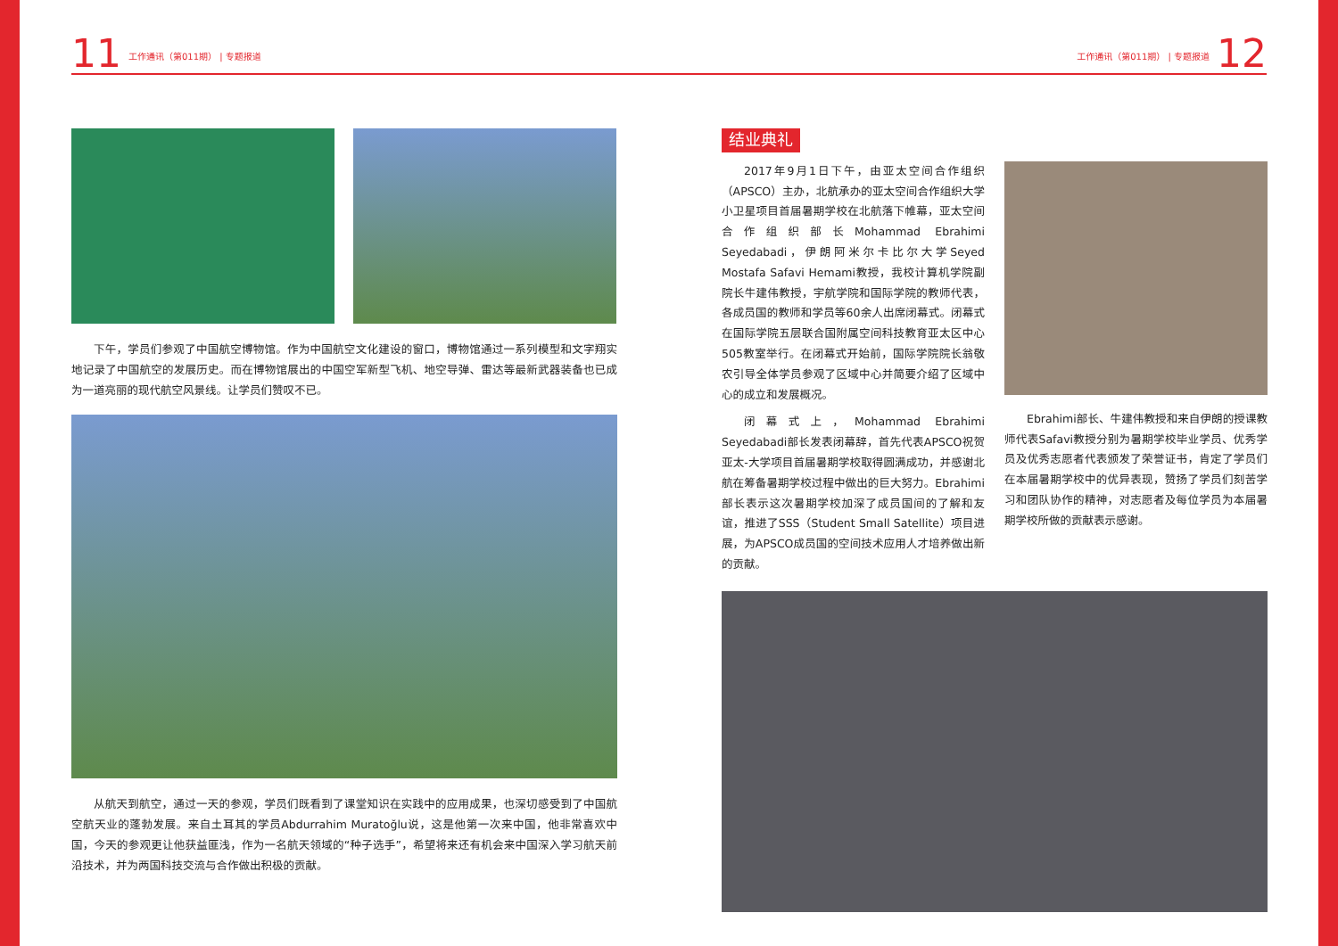11 工作通讯（第011期） | 专题报道
工作通讯（第011期） | 专题报道 12
下午，学员们参观了中国航空博物馆。作为中国航空文化建设的窗口，博物馆通过一系列模型和文字翔实地记录了中国航空的发展历史。而在博物馆展出的中国空军新型飞机、地空导弹、雷达等最新武器装备也已成为一道亮丽的现代航空风景线。让学员们赞叹不已。
从航天到航空，通过一天的参观，学员们既看到了课堂知识在实践中的应用成果，也深切感受到了中国航空航天业的蓬勃发展。来自土耳其的学员Abdurrahim Muratoğlu说，这是他第一次来中国，他非常喜欢中国，今天的参观更让他获益匪浅，作为一名航天领域的“种子选手”，希望将来还有机会来中国深入学习航天前沿技术，并为两国科技交流与合作做出积极的贡献。
结业典礼
2017年9月1日下午，由亚太空间合作组织（APSCO）主办，北航承办的亚太空间合作组织大学小卫星项目首届暑期学校在北航落下帷幕，亚太空间合作组织部长Mohammad Ebrahimi Seyedabadi，伊朗阿米尔卡比尔大学Seyed Mostafa Safavi Hemami教授，我校计算机学院副院长牛建伟教授，宇航学院和国际学院的教师代表，各成员国的教师和学员等60余人出席闭幕式。闭幕式在国际学院五层联合国附属空间科技教育亚太区中心505教室举行。在闭幕式开始前，国际学院院长翁敬农引导全体学员参观了区域中心并简要介绍了区域中心的成立和发展概况。
闭幕式上，Mohammad Ebrahimi Seyedabadi部长发表闭幕辞，首先代表APSCO祝贺亚太-大学项目首届暑期学校取得圆满成功，并感谢北航在筹备暑期学校过程中做出的巨大努力。Ebrahimi部长表示这次暑期学校加深了成员国间的了解和友谊，推进了SSS（Student Small Satellite）项目进展，为APSCO成员国的空间技术应用人才培养做出新的贡献。
Ebrahimi部长、牛建伟教授和来自伊朗的授课教师代表Safavi教授分别为暑期学校毕业学员、优秀学员及优秀志愿者代表颁发了荣誉证书，肯定了学员们在本届暑期学校中的优异表现，赞扬了学员们刻苦学习和团队协作的精神，对志愿者及每位学员为本届暑期学校所做的贡献表示感谢。